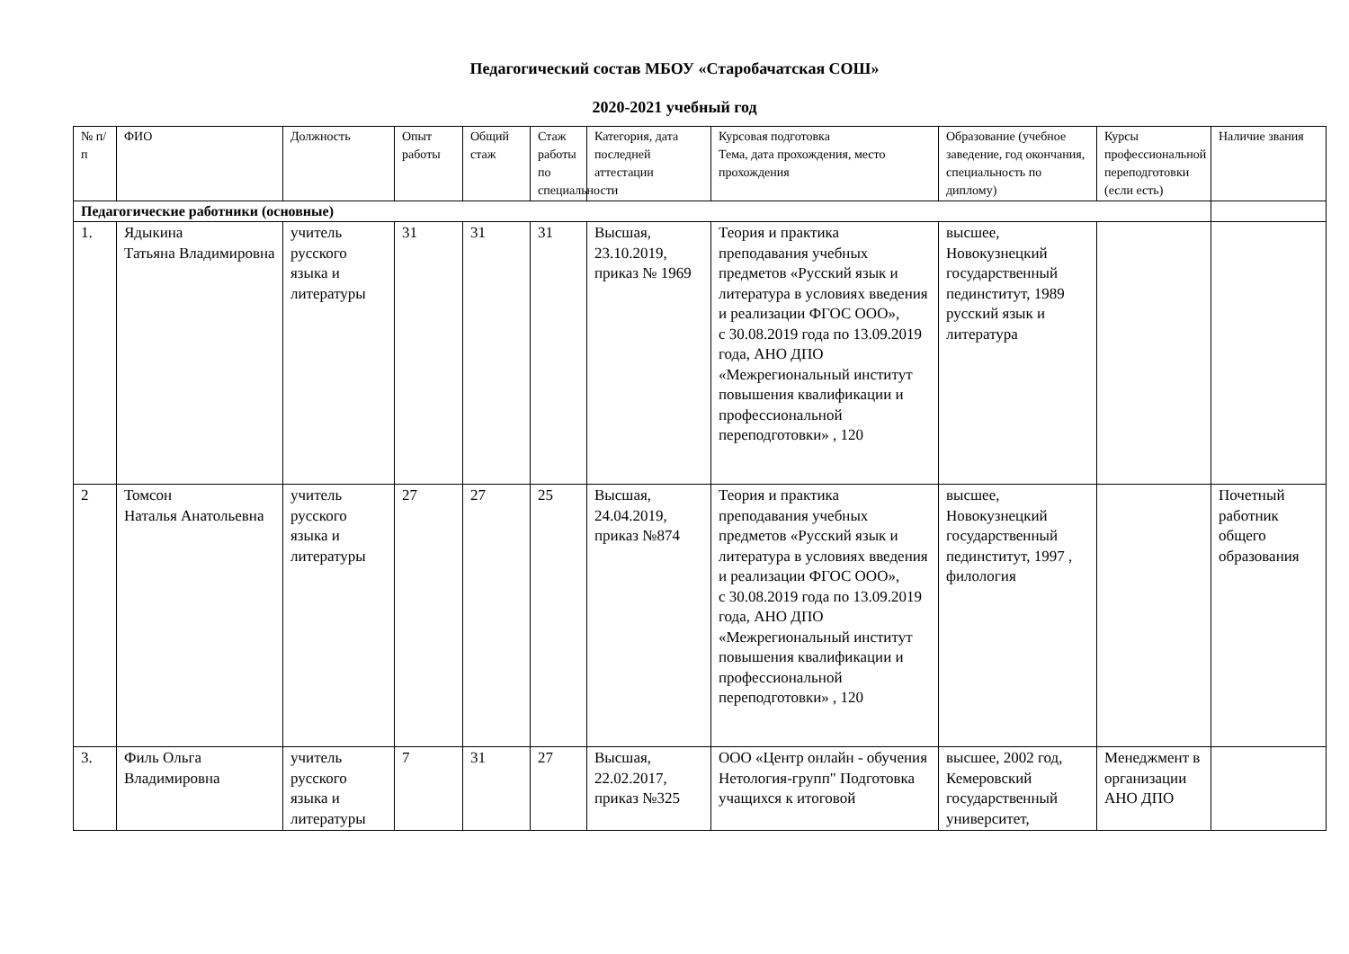Педагогический состав МБОУ «Старобачатская СОШ»
2020-2021 учебный год
| № п/п | ФИО | Должность | Опыт работы | Общий стаж | Стаж работы по специальности | Категория, дата последней аттестации | Курсовая подготовка Тема, дата прохождения, место прохождения | Образование (учебное заведение, год окончания, специальность по диплому) | Курсы профессиональной переподготовки (если есть) | Наличие звания |
| --- | --- | --- | --- | --- | --- | --- | --- | --- | --- | --- |
| Педагогические работники (основные) | | | | | | | | | | |
| 1. | Ядыкина Татьяна Владимировна | учитель русского языка и литературы | 31 | 31 | 31 | Высшая, 23.10.2019, приказ № 1969 | Теория и практика преподавания учебных предметов «Русский язык и литература в условиях введения и реализации ФГОС ООО», с 30.08.2019 года по 13.09.2019 года, АНО ДПО «Межрегиональный институт повышения квалификации и профессиональной переподготовки» , 120 | высшее, Новокузнецкий государственный пединститут, 1989 русский язык и литература | | |
| 2 | Томсон Наталья Анатольевна | учитель русского языка и литературы | 27 | 27 | 25 | Высшая, 24.04.2019, приказ №874 | Теория и практика преподавания учебных предметов «Русский язык и литература в условиях введения и реализации ФГОС ООО», с 30.08.2019 года по 13.09.2019 года, АНО ДПО «Межрегиональный институт повышения квалификации и профессиональной переподготовки» , 120 | высшее, Новокузнецкий государственный пединститут, 1997 , филология | | Почетный работник общего образования |
| 3. | Филь Ольга Владимировна | учитель русского языка и литературы | 7 | 31 | 27 | Высшая, 22.02.2017, приказ №325 | ООО «Центр онлайн - обучения Нетология-групп" Подготовка учащихся к итоговой | высшее, 2002 год, Кемеровский государственный университет, | Менеджмент в организации АНО ДПО | |